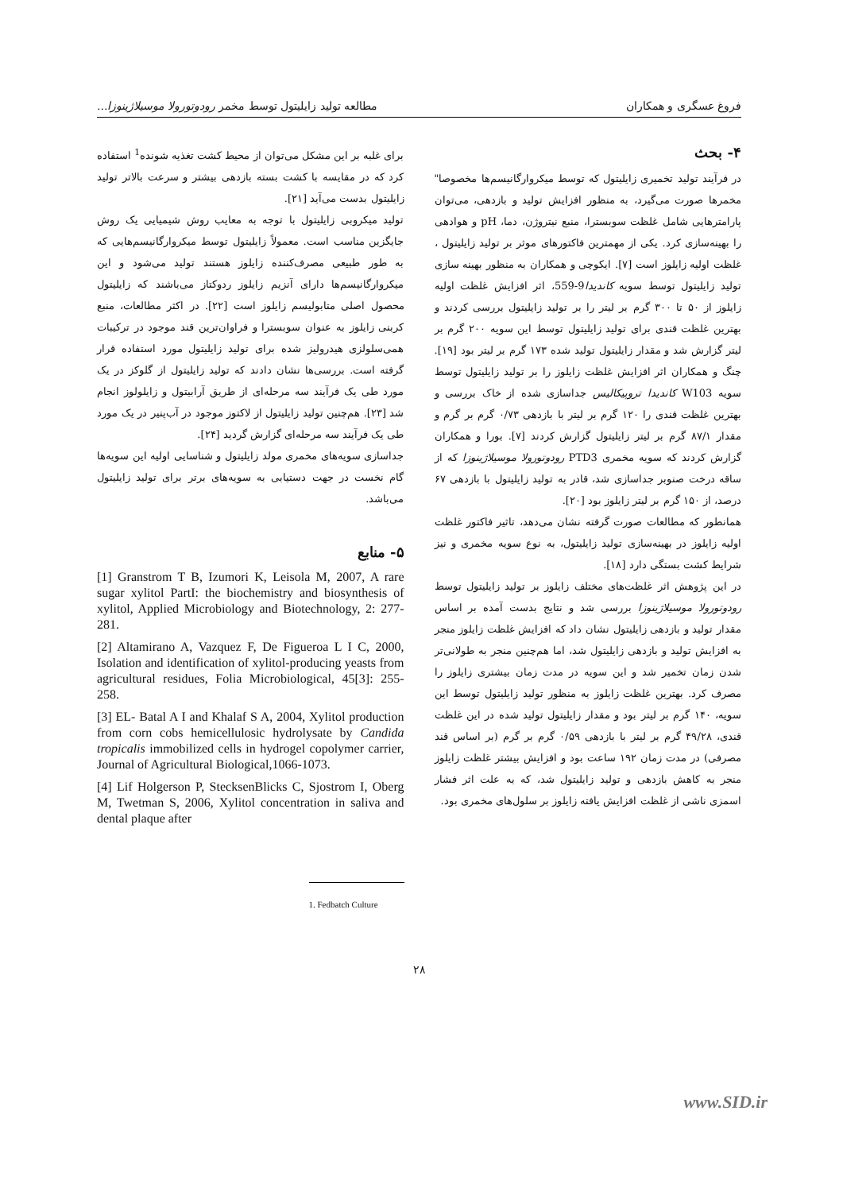فروغ عسگری و همکاران مطالعه تولید زایلیتول توسط مخمر رودوتورولا موسیلاژینوزا...
۴- بحث
در فرآیند تولید تخمیری زایلیتول که توسط میکروارگانیسم‌ها مخصوصا" مخمرها صورت می‌گیرد، به منظور افزایش تولید و بازدهی، می‌توان پارامترهایی شامل غلظت سوبسترا، منبع نیتروژن، دما، pH و هوادهی را بهینه‌سازی کرد. یکی از مهمترین فاکتورهای موثر بر تولید زایلیتول ، غلظت اولیه زایلوز است [۷]. ایکوچی و همکاران به منظور بهینه سازی تولید زایلیتول توسط سویه کاندیدا9-559، اثر افزایش غلظت اولیه زایلوز از ۵۰ تا ۳۰۰ گرم بر لیتر را بر تولید زایلیتول بررسی کردند و بهترین غلظت قندی برای تولید زایلیتول توسط این سویه ۲۰۰ گرم بر لیتر گزارش شد و مقدار زایلیتول تولید شده ۱۷۳ گرم بر لیتر بود [۱۹]. چنگ و همکاران اثر افزایش غلظت زایلوز را بر تولید زایلیتول توسط سویه W103 کاندیدا تروپیکالیس جداسازی شده از خاک بررسی و بهترین غلظت قندی را ۱۲۰ گرم بر لیتر با بازدهی ۰/۷۳ گرم بر گرم و مقدار ۸۷/۱ گرم بر لیتر زایلیتول گزارش کردند [۷]. بورا و همکاران گزارش کردند که سویه مخمری PTD3 رودوتورولا موسیلاژینوزا که از ساقه درخت صنوبر جداسازی شد، قادر به تولید زایلیتول با بازدهی ۶۷ درصد، از ۱۵۰ گرم بر لیتر زایلوز بود [۲۰].
همانطور که مطالعات صورت گرفته نشان می‌دهد، تاثیر فاکتور غلظت اولیه زایلوز در بهینه‌سازی تولید زایلیتول، به نوع سویه مخمری و نیز شرایط کشت بستگی دارد [۱۸].
در این پژوهش اثر غلظت‌های مختلف زایلوز بر تولید زایلیتول توسط رودوتورولا موسیلاژینوزا بررسی شد و نتایج بدست آمده بر اساس مقدار تولید و بازدهی زایلیتول نشان داد که افزایش غلظت زایلوز منجر به افزایش تولید و بازدهی زایلیتول شد، اما هم‌چنین منجر به طولانی‌تر شدن زمان تخمیر شد و این سویه در مدت زمان بیشتری زایلوز را مصرف کرد. بهترین غلظت زایلوز به منظور تولید زایلیتول توسط این سویه، ۱۴۰ گرم بر لیتر بود و مقدار زایلیتول تولید شده در این غلظت قندی، ۴۹/۲۸ گرم بر لیتر با بازدهی ۰/۵۹ گرم بر گرم (بر اساس قند مصرفی) در مدت زمان ۱۹۲ ساعت بود و افزایش بیشتر غلظت زایلوز منجر به کاهش بازدهی و تولید زایلیتول شد، که به علت اثر فشار اسمزی ناشی از غلظت افزایش یافته زایلوز بر سلول‌های مخمری بود.
برای غلبه بر این مشکل می‌توان از محیط کشت تغذیه شونده<sup>1</sup> استفاده کرد که در مقایسه با کشت بسته بازدهی بیشتر و سرعت بالاتر تولید زایلیتول بدست می‌آید [۲۱].
تولید میکروبی زایلیتول با توجه به معایب روش شیمیایی یک روش جایگزین مناسب است. معمولاً زایلیتول توسط میکروارگانیسم‌هایی که به طور طبیعی مصرف‌کننده زایلوز هستند تولید می‌شود و این میکروارگانیسم‌ها دارای آنزیم زایلوز ردوکتاز می‌باشند که زایلیتول محصول اصلی متابولیسم زایلوز است [۲۲]. در اکثر مطالعات، منبع کربنی زایلوز به عنوان سوبسترا و فراوان‌ترین قند موجود در ترکیبات همی‌سلولزی هیدرولیز شده برای تولید زایلیتول مورد استفاده قرار گرفته است. بررسی‌ها نشان دادند که تولید زایلیتول از گلوکز در یک مورد طی یک فرآیند سه مرحله‌ای از طریق آرابیتول و زایلولوز انجام شد [۲۳]. هم‌چنین تولید زایلیتول از لاکتوز موجود در آب‌پنیر در یک مورد طی یک فرآیند سه مرحله‌ای گزارش گردید [۲۴].
جداسازی سویه‌های مخمری مولد زایلیتول و شناسایی اولیه این سویه‌ها گام نخست در جهت دستیابی به سویه‌های برتر برای تولید زایلیتول می‌باشد.
۵- منابع
[1] Granstrom T B, Izumori K, Leisola M, 2007, A rare sugar xylitol PartI: the biochemistry and biosynthesis of xylitol, Applied Microbiology and Biotechnology, 2: 277-281.
[2] Altamirano A, Vazquez F, De Figueroa L I C, 2000, Isolation and identification of xylitol-producing yeasts from agricultural residues, Folia Microbiological, 45[3]: 255-258.
[3] EL- Batal A I and Khalaf S A, 2004, Xylitol production from corn cobs hemicellulosic hydrolysate by Candida tropicalis immobilized cells in hydrogel copolymer carrier, Journal of Agricultural Biological,1066-1073.
[4] Lif Holgerson P, StecksenBlicks C, Sjostrom I, Oberg M, Twetman S, 2006, Xylitol concentration in saliva and dental plaque after
1. Fedbatch Culture
۲۸
www.SID.ir